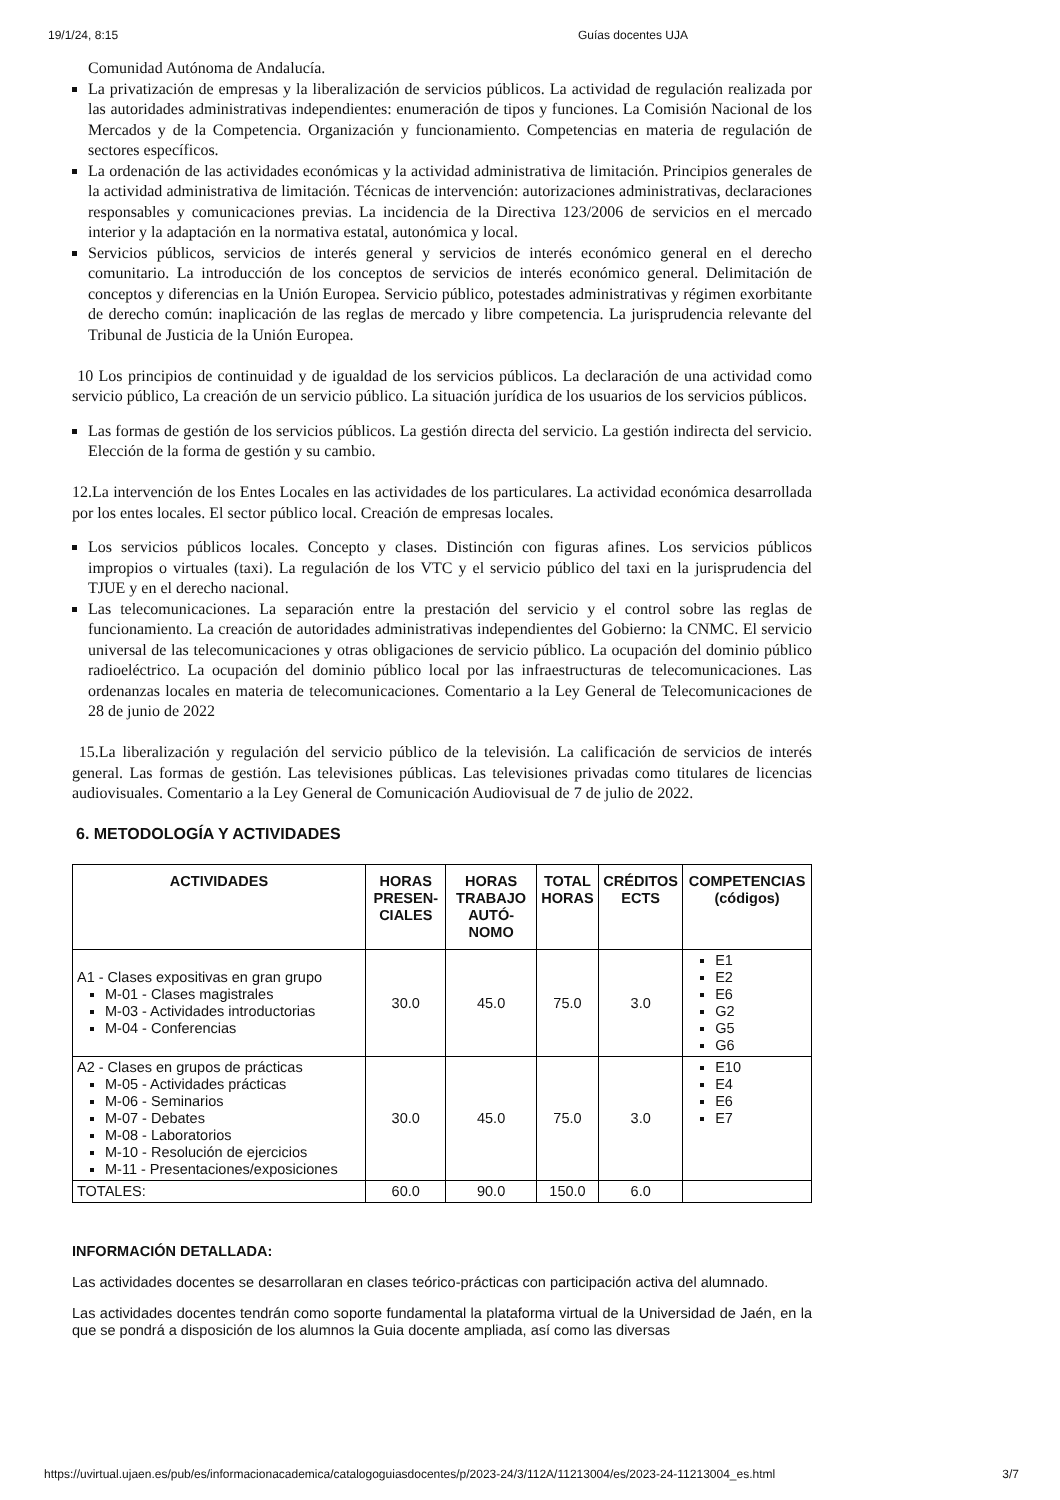19/1/24, 8:15 Guías docentes UJA
Comunidad Autónoma de Andalucía.
La privatización de empresas y la liberalización de servicios públicos. La actividad de regulación realizada por las autoridades administrativas independientes: enumeración de tipos y funciones. La Comisión Nacional de los Mercados y de la Competencia. Organización y funcionamiento. Competencias en materia de regulación de sectores específicos.
La ordenación de las actividades económicas y la actividad administrativa de limitación. Principios generales de la actividad administrativa de limitación. Técnicas de intervención: autorizaciones administrativas, declaraciones responsables y comunicaciones previas. La incidencia de la Directiva 123/2006 de servicios en el mercado interior y la adaptación en la normativa estatal, autonómica y local.
Servicios públicos, servicios de interés general y servicios de interés económico general en el derecho comunitario. La introducción de los conceptos de servicios de interés económico general. Delimitación de conceptos y diferencias en la Unión Europea. Servicio público, potestades administrativas y régimen exorbitante de derecho común: inaplicación de las reglas de mercado y libre competencia. La jurisprudencia relevante del Tribunal de Justicia de la Unión Europea.
10 Los principios de continuidad y de igualdad de los servicios públicos. La declaración de una actividad como servicio público, La creación de un servicio público. La situación jurídica de los usuarios de los servicios públicos.
Las formas de gestión de los servicios públicos. La gestión directa del servicio. La gestión indirecta del servicio. Elección de la forma de gestión y su cambio.
12.La intervención de los Entes Locales en las actividades de los particulares. La actividad económica desarrollada por los entes locales. El sector público local. Creación de empresas locales.
Los servicios públicos locales. Concepto y clases. Distinción con figuras afines. Los servicios públicos impropios o virtuales (taxi). La regulación de los VTC y el servicio público del taxi en la jurisprudencia del TJUE y en el derecho nacional.
Las telecomunicaciones. La separación entre la prestación del servicio y el control sobre las reglas de funcionamiento. La creación de autoridades administrativas independientes del Gobierno: la CNMC. El servicio universal de las telecomunicaciones y otras obligaciones de servicio público. La ocupación del dominio público radioeléctrico. La ocupación del dominio público local por las infraestructuras de telecomunicaciones. Las ordenanzas locales en materia de telecomunicaciones. Comentario a la Ley General de Telecomunicaciones de 28 de junio de 2022
15.La liberalización y regulación del servicio público de la televisión. La calificación de servicios de interés general. Las formas de gestión. Las televisiones públicas. Las televisiones privadas como titulares de licencias audiovisuales. Comentario a la Ley General de Comunicación Audiovisual de 7 de julio de 2022.
6. METODOLOGÍA Y ACTIVIDADES
| ACTIVIDADES | HORAS PRESEN-CIALES | HORAS TRABAJO AUTÓ-NOMO | TOTAL HORAS | CRÉDITOS ECTS | COMPETENCIAS (códigos) |
| --- | --- | --- | --- | --- | --- |
| A1 - Clases expositivas en gran grupo M-01 - Clases magistrales M-03 - Actividades introductorias M-04 - Conferencias | 30.0 | 45.0 | 75.0 | 3.0 | E1 E2 E6 G2 G5 G6 |
| A2 - Clases en grupos de prácticas M-05 - Actividades prácticas M-06 - Seminarios M-07 - Debates M-08 - Laboratorios M-10 - Resolución de ejercicios M-11 - Presentaciones/exposiciones | 30.0 | 45.0 | 75.0 | 3.0 | E10 E4 E6 E7 |
| TOTALES: | 60.0 | 90.0 | 150.0 | 6.0 | |
INFORMACIÓN DETALLADA:
Las actividades docentes se desarrollaran en clases teórico-prácticas con participación activa del alumnado.
Las actividades docentes tendrán como soporte fundamental la plataforma virtual de la Universidad de Jaén, en la que se pondrá a disposición de los alumnos la Guia docente ampliada, así como las diversas
https://uvirtual.ujaen.es/pub/es/informacionacademica/catalogoguiasdocentes/p/2023-24/3/112A/11213004/es/2023-24-11213004_es.html 3/7